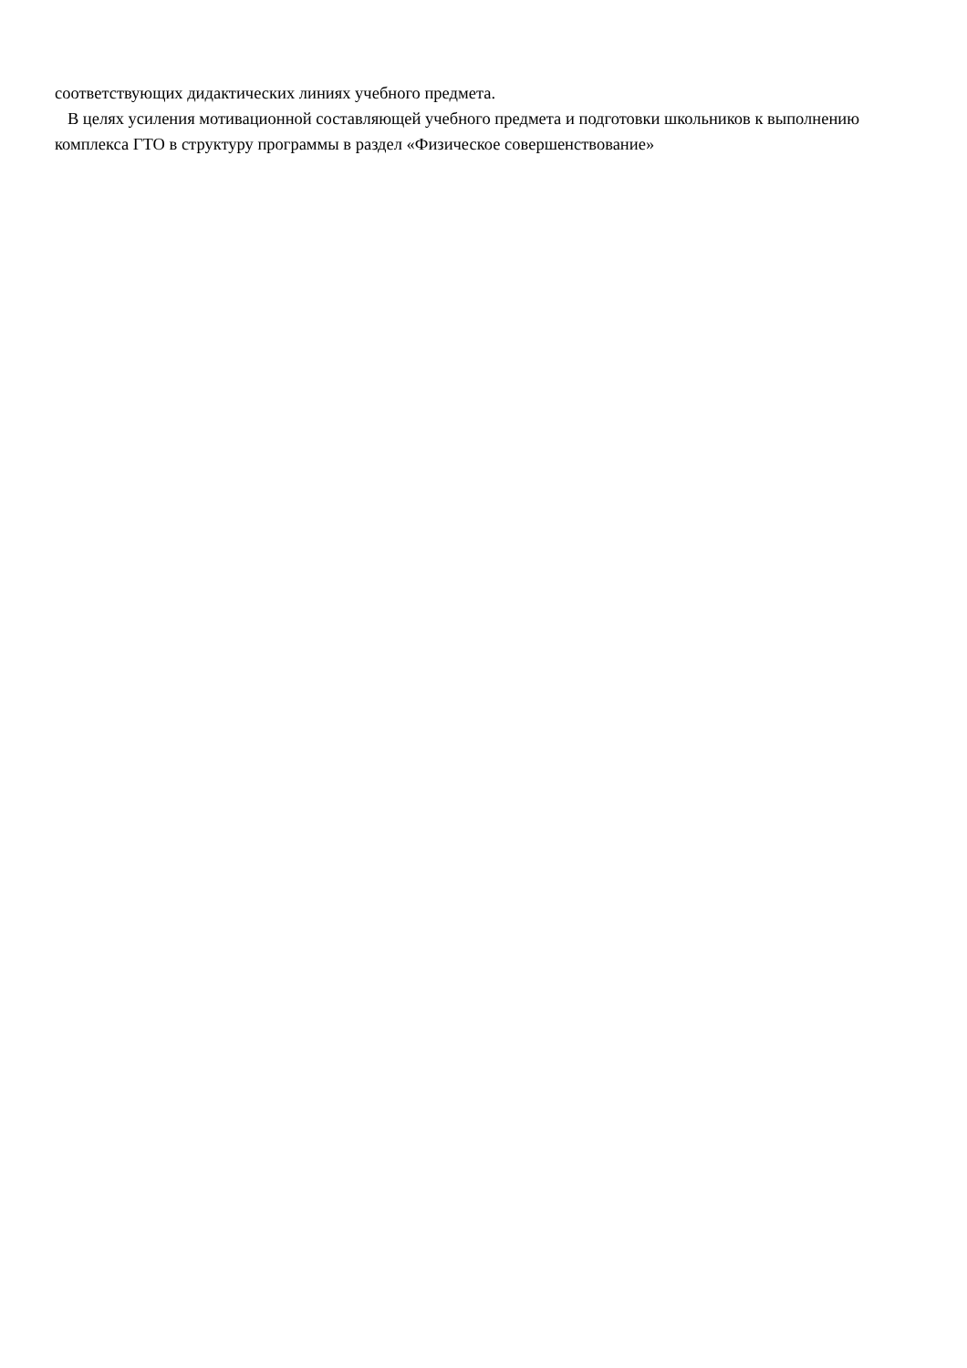соответствующих дидактических линиях учебного предмета.
В целях усиления мотивационной составляющей учебного предмета и подготовки школьников к выполнению комплекса ГТО в структуру программы в раздел «Физическое совершенствование»